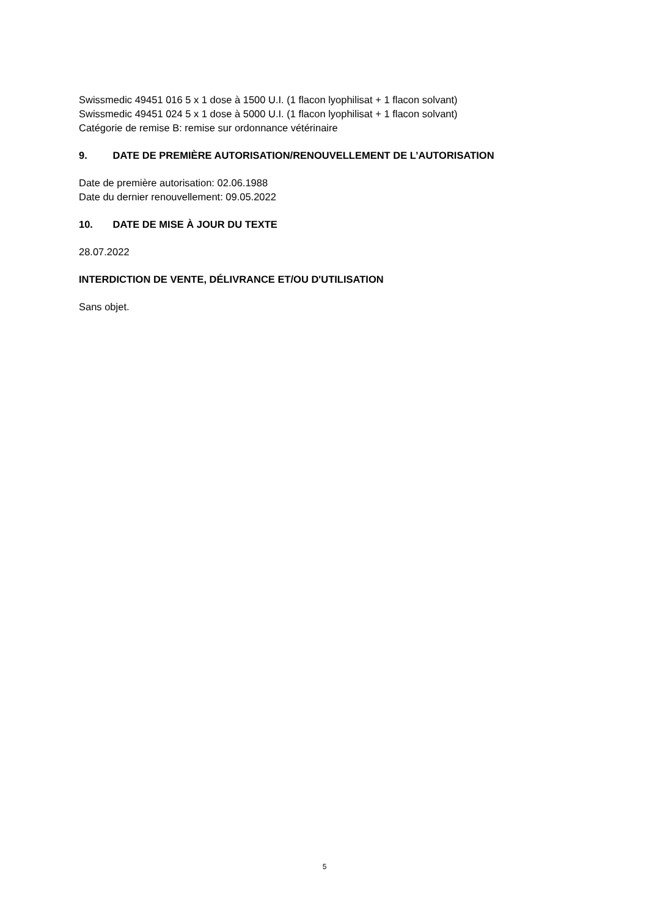Swissmedic 49451 016 5 x 1 dose à 1500 U.I. (1 flacon lyophilisat + 1 flacon solvant)
Swissmedic 49451 024 5 x 1 dose à 5000 U.I. (1 flacon lyophilisat + 1 flacon solvant)
Catégorie de remise B: remise sur ordonnance vétérinaire
9. DATE DE PREMIÈRE AUTORISATION/RENOUVELLEMENT DE L’AUTORISATION
Date de première autorisation: 02.06.1988
Date du dernier renouvellement: 09.05.2022
10. DATE DE MISE À JOUR DU TEXTE
28.07.2022
INTERDICTION DE VENTE, DÉLIVRANCE ET/OU D'UTILISATION
Sans objet.
5